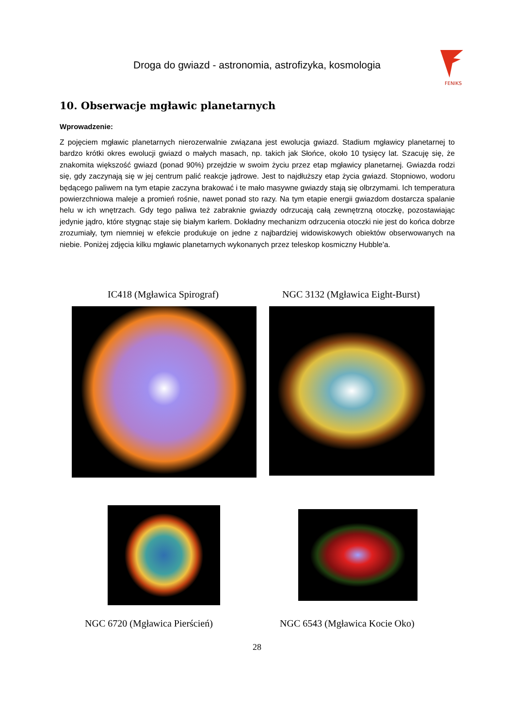Droga do gwiazd - astronomia, astrofizyka, kosmologia
FENIKS
10. Obserwacje mgławic planetarnych
Wprowadzenie:
Z pojęciem mgławic planetarnych nierozerwalnie związana jest ewolucja gwiazd. Stadium mgławicy planetarnej to bardzo krótki okres ewolucji gwiazd o małych masach, np. takich jak Słońce, około 10 tysięcy lat. Szacuję się, że znakomita większość gwiazd (ponad 90%) przejdzie w swoim życiu przez etap mgławicy planetarnej. Gwiazda rodzi się, gdy zaczynają się w jej centrum palić reakcje jądrowe. Jest to najdłuższy etap życia gwiazd. Stopniowo, wodoru będącego paliwem na tym etapie zaczyna brakować i te mało masywne gwiazdy stają się olbrzymami. Ich temperatura powierzchniowa maleje a promień rośnie, nawet ponad sto razy. Na tym etapie energii gwiazdom dostarcza spalanie helu w ich wnętrzach. Gdy tego paliwa też zabraknie gwiazdy odrzucają całą zewnętrzną otoczkę, pozostawiając jedynie jądro, które stygnąc staje się białym karłem. Dokładny mechanizm odrzucenia otoczki nie jest do końca dobrze zrozumiały, tym niemniej w efekcie produkuje on jedne z najbardziej widowiskowych obiektów obserwowanych na niebie. Poniżej zdjęcia kilku mgławic planetarnych wykonanych przez teleskop kosmiczny Hubble'a.
IC418 (Mgławica Spirograf)
NGC 3132 (Mgławica Eight-Burst)
NGC 6720 (Mgławica Pierścień) NGC 6543 (Mgławica Kocie Oko)
28